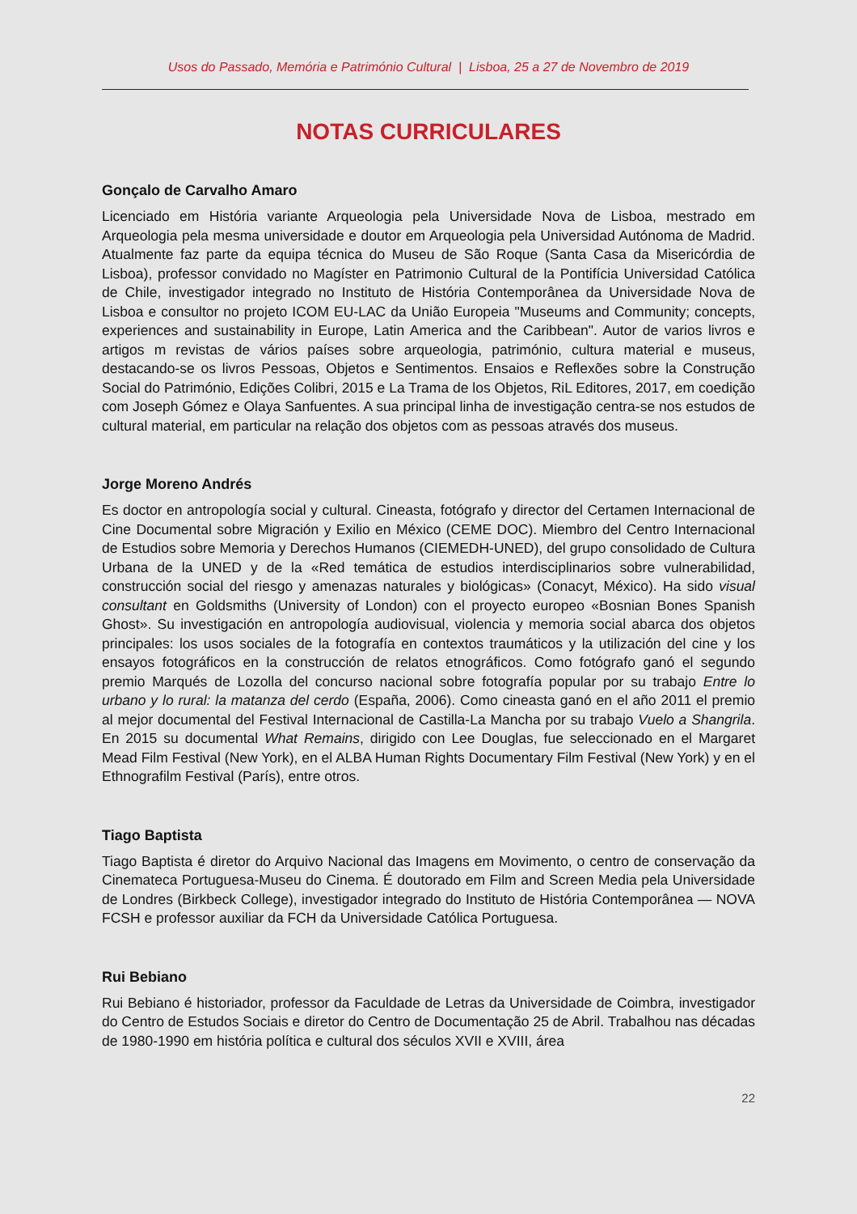Usos do Passado, Memória e Património Cultural | Lisboa, 25 a 27 de Novembro de 2019
NOTAS CURRICULARES
Gonçalo de Carvalho Amaro
Licenciado em História variante Arqueologia pela Universidade Nova de Lisboa, mestrado em Arqueologia pela mesma universidade e doutor em Arqueologia pela Universidad Autónoma de Madrid. Atualmente faz parte da equipa técnica do Museu de São Roque (Santa Casa da Misericórdia de Lisboa), professor convidado no Magíster en Patrimonio Cultural de la Pontifícia Universidad Católica de Chile, investigador integrado no Instituto de História Contemporânea da Universidade Nova de Lisboa e consultor no projeto ICOM EU-LAC da União Europeia "Museums and Community; concepts, experiences and sustainability in Europe, Latin America and the Caribbean". Autor de varios livros e artigos m revistas de vários países sobre arqueologia, património, cultura material e museus, destacando-se os livros Pessoas, Objetos e Sentimentos. Ensaios e Reflexões sobre la Construção Social do Património, Edições Colibri, 2015 e La Trama de los Objetos, RiL Editores, 2017, em coedição com Joseph Gómez e Olaya Sanfuentes. A sua principal linha de investigação centra-se nos estudos de cultural material, em particular na relação dos objetos com as pessoas através dos museus.
Jorge Moreno Andrés
Es doctor en antropología social y cultural. Cineasta, fotógrafo y director del Certamen Internacional de Cine Documental sobre Migración y Exilio en México (CEME DOC). Miembro del Centro Internacional de Estudios sobre Memoria y Derechos Humanos (CIEMEDH-UNED), del grupo consolidado de Cultura Urbana de la UNED y de la «Red temática de estudios interdisciplinarios sobre vulnerabilidad, construcción social del riesgo y amenazas naturales y biológicas» (Conacyt, México). Ha sido visual consultant en Goldsmiths (University of London) con el proyecto europeo «Bosnian Bones Spanish Ghost». Su investigación en antropología audiovisual, violencia y memoria social abarca dos objetos principales: los usos sociales de la fotografía en contextos traumáticos y la utilización del cine y los ensayos fotográficos en la construcción de relatos etnográficos. Como fotógrafo ganó el segundo premio Marqués de Lozolla del concurso nacional sobre fotografía popular por su trabajo Entre lo urbano y lo rural: la matanza del cerdo (España, 2006). Como cineasta ganó en el año 2011 el premio al mejor documental del Festival Internacional de Castilla-La Mancha por su trabajo Vuelo a Shangrila. En 2015 su documental What Remains, dirigido con Lee Douglas, fue seleccionado en el Margaret Mead Film Festival (New York), en el ALBA Human Rights Documentary Film Festival (New York) y en el Ethnografilm Festival (París), entre otros.
Tiago Baptista
Tiago Baptista é diretor do Arquivo Nacional das Imagens em Movimento, o centro de conservação da Cinemateca Portuguesa-Museu do Cinema. É doutorado em Film and Screen Media pela Universidade de Londres (Birkbeck College), investigador integrado do Instituto de História Contemporânea — NOVA FCSH e professor auxiliar da FCH da Universidade Católica Portuguesa.
Rui Bebiano
Rui Bebiano é historiador, professor da Faculdade de Letras da Universidade de Coimbra, investigador do Centro de Estudos Sociais e diretor do Centro de Documentação 25 de Abril. Trabalhou nas décadas de 1980-1990 em história política e cultural dos séculos XVII e XVIII, área
22